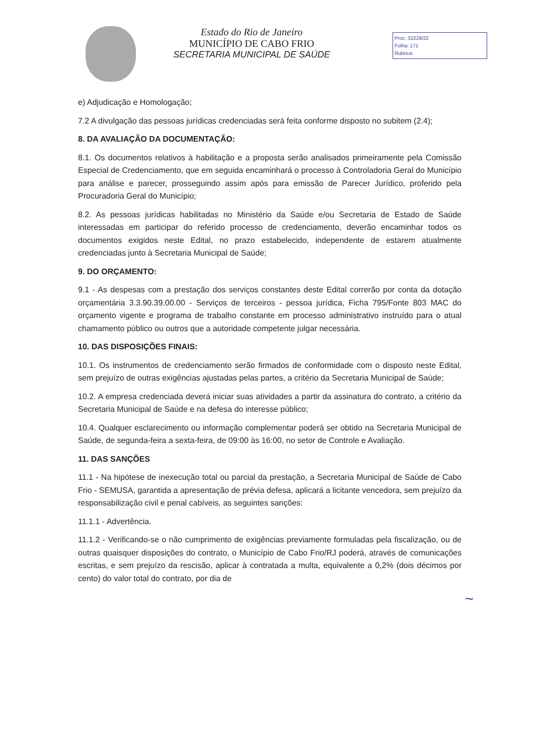Estado do Rio de Janeiro
MUNICÍPIO DE CABO FRIO
SECRETARIA MUNICIPAL DE SAÚDE
Proc: 32229/22
Folha: 171
Rubrica:
e) Adjudicação e Homologação;
7.2 A divulgação das pessoas jurídicas credenciadas será feita conforme disposto no subitem (2.4);
8. DA AVALIAÇÃO DA DOCUMENTAÇÃO:
8.1. Os documentos relativos à habilitação e a proposta serão analisados primeiramente pela Comissão Especial de Credenciamento, que em seguida encaminhará o processo à Controladoria Geral do Município para análise e parecer, prosseguindo assim após para emissão de Parecer Jurídico, proferido pela Procuradoria Geral do Município;
8.2. As pessoas jurídicas habilitadas no Ministério da Saúde e/ou Secretaria de Estado de Saúde interessadas em participar do referido processo de credenciamento, deverão encaminhar todos os documentos exigidos neste Edital, no prazo estabelecido, independente de estarem atualmente credenciadas junto à Secretaria Municipal de Saúde;
9. DO ORÇAMENTO:
9.1 - As despesas com a prestação dos serviços constantes deste Edital correrão por conta da dotação orçamentária 3.3.90.39.00.00 - Serviços de terceiros - pessoa jurídica, Ficha 795/Fonte 803 MAC do orçamento vigente e programa de trabalho constante em processo administrativo instruído para o atual chamamento público ou outros que a autoridade competente julgar necessária.
10. DAS DISPOSIÇÕES FINAIS:
10.1. Os instrumentos de credenciamento serão firmados de conformidade com o disposto neste Edital, sem prejuízo de outras exigências ajustadas pelas partes, a critério da Secretaria Municipal de Saúde;
10.2. A empresa credenciada deverá iniciar suas atividades a partir da assinatura do contrato, a critério da Secretaria Municipal de Saúde e na defesa do interesse público;
10.4. Qualquer esclarecimento ou informação complementar poderá ser obtido na Secretaria Municipal de Saúde, de segunda-feira a sexta-feira, de 09:00 às 16:00, no setor de Controle e Avaliação.
11. DAS SANÇÕES
11.1 - Na hipótese de inexecução total ou parcial da prestação, a Secretaria Municipal de Saúde de Cabo Frio - SEMUSA, garantida a apresentação de prévia defesa, aplicará a licitante vencedora, sem prejuízo da responsabilização civil e penal cabíveis, as seguintes sanções:
11.1.1 - Advertência.
11.1.2 - Verificando-se o não cumprimento de exigências previamente formuladas pela fiscalização, ou de outras quaisquer disposições do contrato, o Município de Cabo Frio/RJ poderá, através de comunicações escritas, e sem prejuízo da rescisão, aplicar à contratada a multa, equivalente a 0,2% (dois décimos por cento) do valor total do contrato, por dia de
~